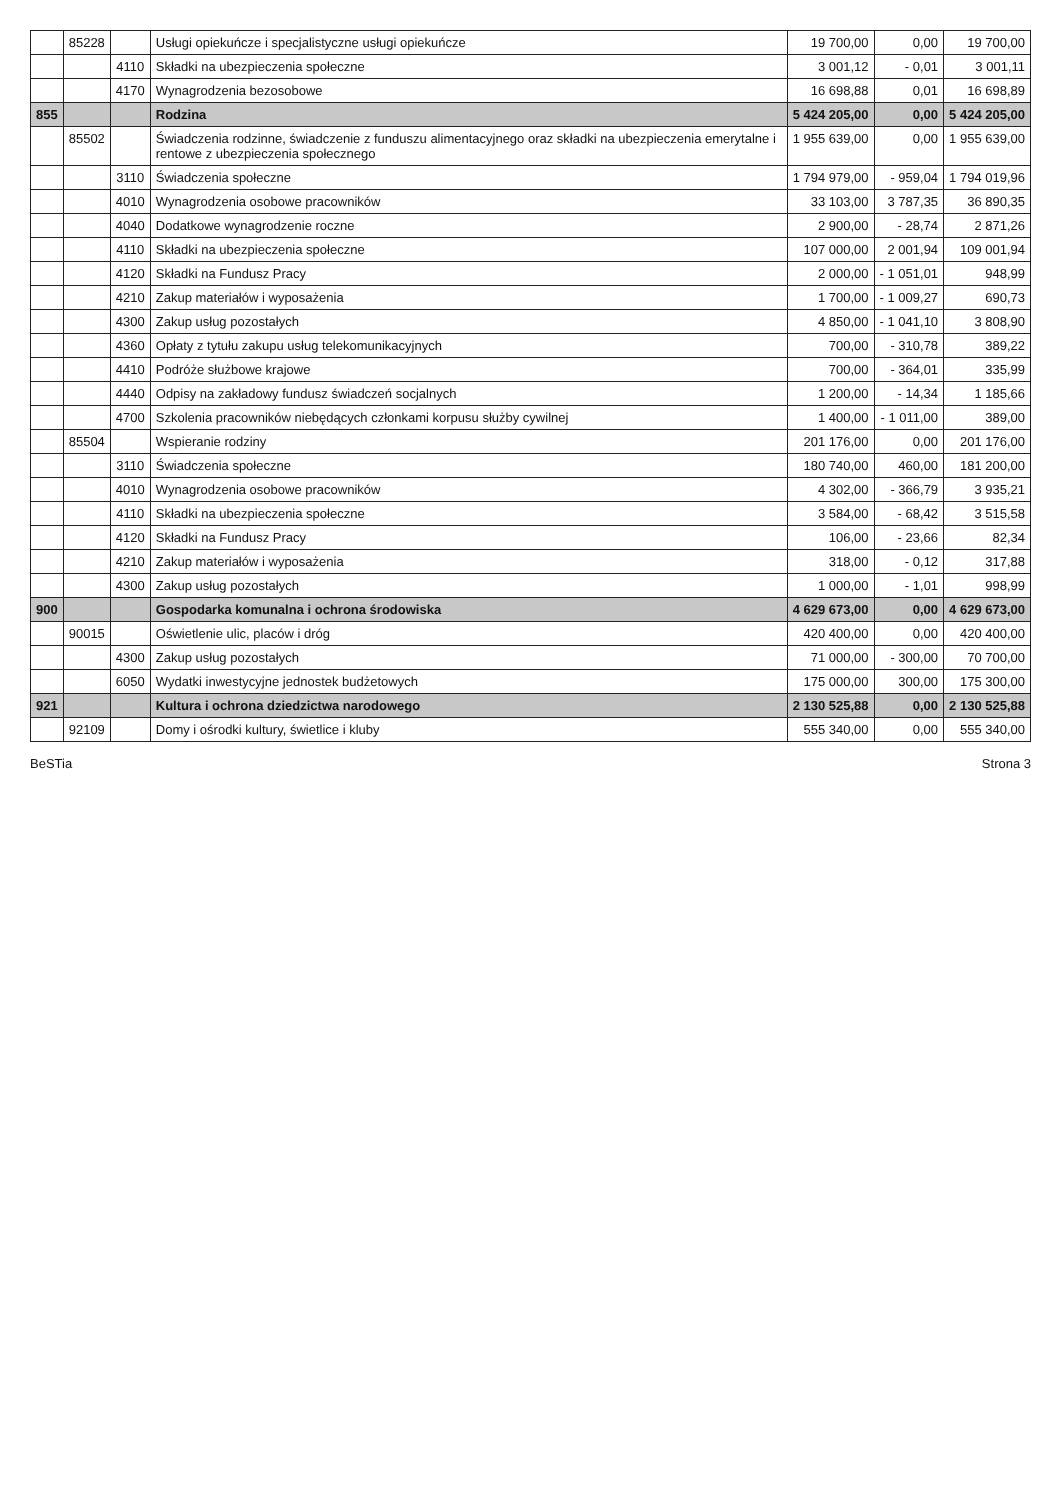| | 85228 | | Usługi opiekuńcze i specjalistyczne usługi opiekuńcze | 19 700,00 | 0,00 | 19 700,00 |
| | | 4110 | Składki na ubezpieczenia społeczne | 3 001,12 | - 0,01 | 3 001,11 |
| | | 4170 | Wynagrodzenia bezosobowe | 16 698,88 | 0,01 | 16 698,89 |
| 855 | | | Rodzina | 5 424 205,00 | 0,00 | 5 424 205,00 |
| | 85502 | | Świadczenia rodzinne, świadczenie z funduszu alimentacyjnego oraz składki na ubezpieczenia emerytalne i rentowe z ubezpieczenia społecznego | 1 955 639,00 | 0,00 | 1 955 639,00 |
| | | 3110 | Świadczenia społeczne | 1 794 979,00 | - 959,04 | 1 794 019,96 |
| | | 4010 | Wynagrodzenia osobowe pracowników | 33 103,00 | 3 787,35 | 36 890,35 |
| | | 4040 | Dodatkowe wynagrodzenie roczne | 2 900,00 | - 28,74 | 2 871,26 |
| | | 4110 | Składki na ubezpieczenia społeczne | 107 000,00 | 2 001,94 | 109 001,94 |
| | | 4120 | Składki na Fundusz Pracy | 2 000,00 | - 1 051,01 | 948,99 |
| | | 4210 | Zakup materiałów i wyposażenia | 1 700,00 | - 1 009,27 | 690,73 |
| | | 4300 | Zakup usług pozostałych | 4 850,00 | - 1 041,10 | 3 808,90 |
| | | 4360 | Opłaty z tytułu zakupu usług telekomunikacyjnych | 700,00 | - 310,78 | 389,22 |
| | | 4410 | Podróże służbowe krajowe | 700,00 | - 364,01 | 335,99 |
| | | 4440 | Odpisy na zakładowy fundusz świadczeń socjalnych | 1 200,00 | - 14,34 | 1 185,66 |
| | | 4700 | Szkolenia pracowników niebędących członkami korpusu służby cywilnej | 1 400,00 | - 1 011,00 | 389,00 |
| | 85504 | | Wspieranie rodziny | 201 176,00 | 0,00 | 201 176,00 |
| | | 3110 | Świadczenia społeczne | 180 740,00 | 460,00 | 181 200,00 |
| | | 4010 | Wynagrodzenia osobowe pracowników | 4 302,00 | - 366,79 | 3 935,21 |
| | | 4110 | Składki na ubezpieczenia społeczne | 3 584,00 | - 68,42 | 3 515,58 |
| | | 4120 | Składki na Fundusz Pracy | 106,00 | - 23,66 | 82,34 |
| | | 4210 | Zakup materiałów i wyposażenia | 318,00 | - 0,12 | 317,88 |
| | | 4300 | Zakup usług pozostałych | 1 000,00 | - 1,01 | 998,99 |
| 900 | | | Gospodarka komunalna i ochrona środowiska | 4 629 673,00 | 0,00 | 4 629 673,00 |
| | 90015 | | Oświetlenie ulic, placów i dróg | 420 400,00 | 0,00 | 420 400,00 |
| | | 4300 | Zakup usług pozostałych | 71 000,00 | - 300,00 | 70 700,00 |
| | | 6050 | Wydatki inwestycyjne jednostek budżetowych | 175 000,00 | 300,00 | 175 300,00 |
| 921 | | | Kultura i ochrona dziedzictwa narodowego | 2 130 525,88 | 0,00 | 2 130 525,88 |
| | 92109 | | Domy i ośrodki kultury, świetlice i kluby | 555 340,00 | 0,00 | 555 340,00 |
BeSTia Strona 3